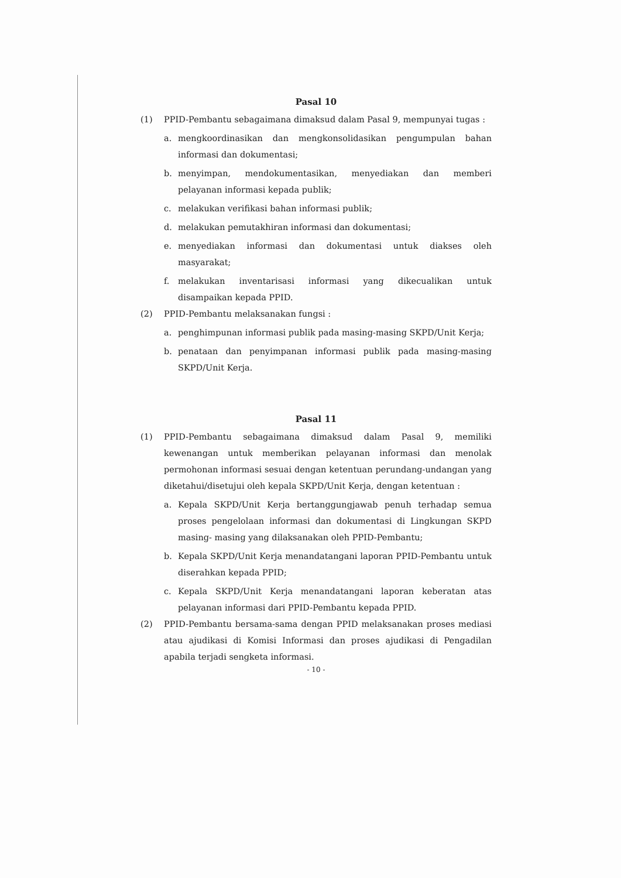Pasal 10
(1) PPID-Pembantu sebagaimana dimaksud dalam Pasal 9, mempunyai tugas :
a. mengkoordinasikan dan mengkonsolidasikan pengumpulan bahan informasi dan dokumentasi;
b. menyimpan, mendokumentasikan, menyediakan dan memberi pelayanan informasi kepada publik;
c. melakukan verifikasi bahan informasi publik;
d. melakukan pemutakhiran informasi dan dokumentasi;
e. menyediakan informasi dan dokumentasi untuk diakses oleh masyarakat;
f. melakukan inventarisasi informasi yang dikecualikan untuk disampaikan kepada PPID.
(2) PPID-Pembantu melaksanakan fungsi :
a. penghimpunan informasi publik pada masing-masing SKPD/Unit Kerja;
b. penataan dan penyimpanan informasi publik pada masing-masing SKPD/Unit Kerja.
Pasal 11
(1) PPID-Pembantu sebagaimana dimaksud dalam Pasal 9, memiliki kewenangan untuk memberikan pelayanan informasi dan menolak permohonan informasi sesuai dengan ketentuan perundang-undangan yang diketahui/disetujui oleh kepala SKPD/Unit Kerja, dengan ketentuan :
a. Kepala SKPD/Unit Kerja bertanggungjawab penuh terhadap semua proses pengelolaan informasi dan dokumentasi di Lingkungan SKPD masing- masing yang dilaksanakan oleh PPID-Pembantu;
b. Kepala SKPD/Unit Kerja menandatangani laporan PPID-Pembantu untuk diserahkan kepada PPID;
c. Kepala SKPD/Unit Kerja menandatangani laporan keberatan atas pelayanan informasi dari PPID-Pembantu kepada PPID.
(2) PPID-Pembantu bersama-sama dengan PPID melaksanakan proses mediasi atau ajudikasi di Komisi Informasi dan proses ajudikasi di Pengadilan apabila terjadi sengketa informasi.
- 10 -